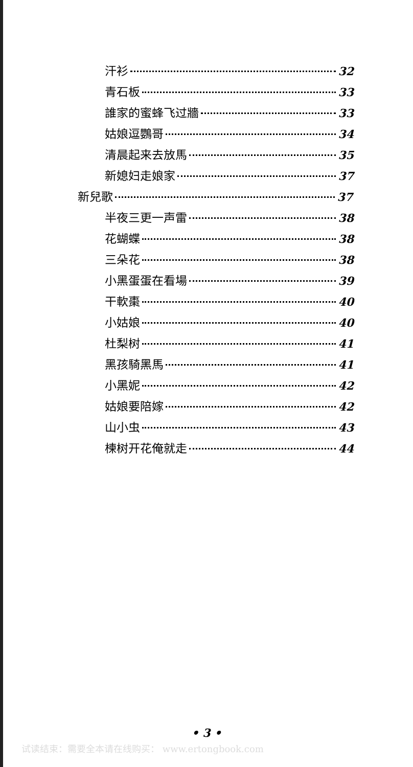汗衫 32
青石板 33
誰家的蜜蜂飞过牆 33
姑娘逗鸚哥 34
清晨起来去放馬 35
新媳妇走娘家 37
新兒歌 37
半夜三更一声雷 38
花蝴蝶 38
三朵花 38
小黑蛋蛋在看場 39
干軟棗 40
小姑娘 40
杜梨树 41
黑孩騎黑馬 41
小黑妮 42
姑娘要陪嫁 42
山小虫 43
楝树开花俺就走 44
• 3 •
试读结束：需要全本请在线购买： www.ertongbook.com